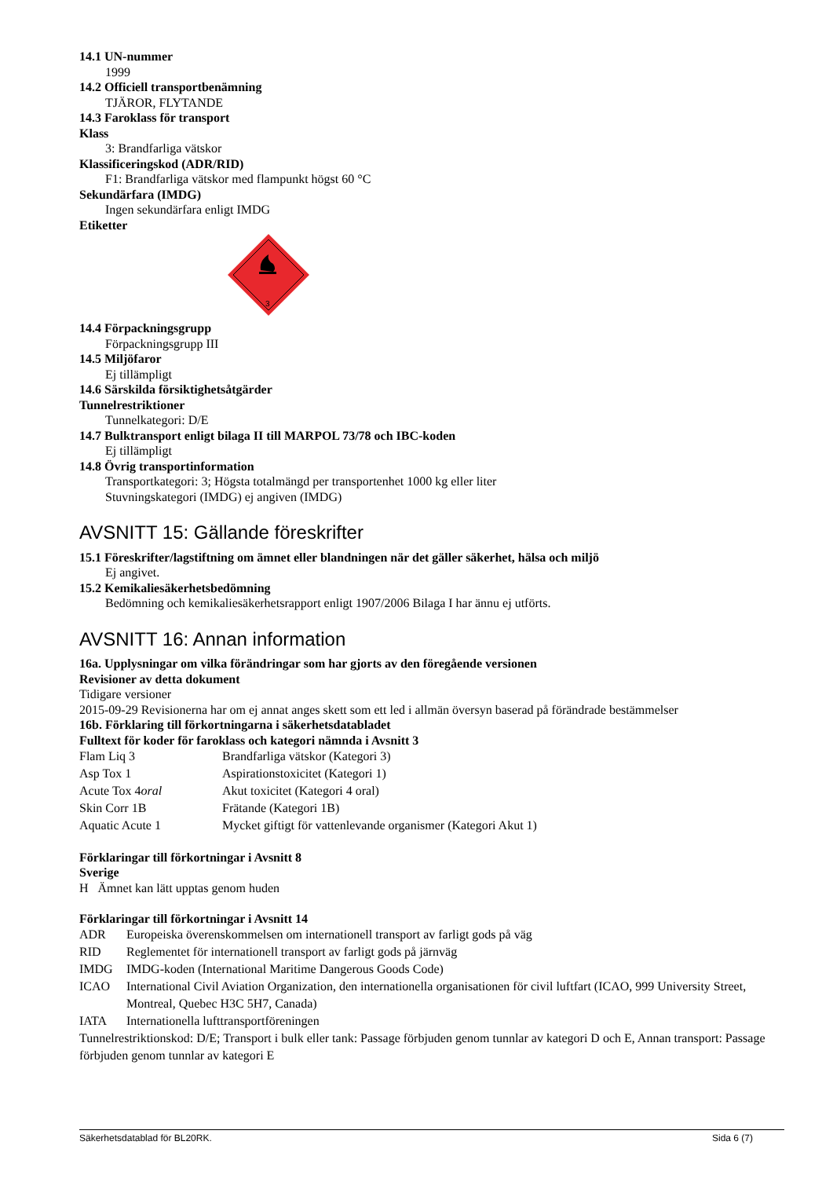14.1 UN-nummer
1999
14.2 Officiell transportbenämning
TJÄROR, FLYTANDE
14.3 Faroklass för transport
Klass
3: Brandfarliga vätskor
Klassificeringskod (ADR/RID)
F1: Brandfarliga vätskor med flampunkt högst 60 °C
Sekundärfara (IMDG)
Ingen sekundärfara enligt IMDG
Etiketter
3
14.4 Förpackningsgrupp
Förpackningsgrupp III
14.5 Miljöfaror
Ej tillämpligt
14.6 Särskilda försiktighetsåtgärder
Tunnelrestriktioner
Tunnelkategori: D/E
14.7 Bulktransport enligt bilaga II till MARPOL 73/78 och IBC-koden
Ej tillämpligt
14.8 Övrig transportinformation
Transportkategori: 3; Högsta totalmängd per transportenhet 1000 kg eller liter
Stuvningskategori (IMDG) ej angiven (IMDG)
AVSNITT 15: Gällande föreskrifter
15.1 Föreskrifter/lagstiftning om ämnet eller blandningen när det gäller säkerhet, hälsa och miljö
Ej angivet.
15.2 Kemikaliesäkerhetsbedömning
Bedömning och kemikaliesäkerhetsrapport enligt 1907/2006 Bilaga I har ännu ej utförts.
AVSNITT 16: Annan information
16a. Upplysningar om vilka förändringar som har gjorts av den föregående versionen
Revisioner av detta dokument
Tidigare versioner
2015-09-29 Revisionerna har om ej annat anges skett som ett led i allmän översyn baserad på förändrade bestämmelser
16b. Förklaring till förkortningarna i säkerhetsdatabladet
Fulltext för koder för faroklass och kategori nämnda i Avsnitt 3
| Flam Liq 3 | Brandfarliga vätskor (Kategori 3) |
| Asp Tox 1 | Aspirationstoxicitet (Kategori 1) |
| Acute Tox 4 oral | Akut toxicitet (Kategori 4 oral) |
| Skin Corr 1B | Frätande (Kategori 1B) |
| Aquatic Acute 1 | Mycket giftigt för vattenlevande organismer (Kategori Akut 1) |
Förklaringar till förkortningar i Avsnitt 8
Sverige
H Ämnet kan lätt upptas genom huden
Förklaringar till förkortningar i Avsnitt 14
| ADR | Europeiska överenskommelsen om internationell transport av farligt gods på väg |
| RID | Reglementet för internationell transport av farligt gods på järnväg |
| IMDG | IMDG-koden (International Maritime Dangerous Goods Code) |
| ICAO | International Civil Aviation Organization, den internationella organisationen för civil luftfart (ICAO, 999 University Street, Montreal, Quebec H3C 5H7, Canada) |
| IATA | Internationella lufttransportföreningen |
Tunnelrestriktionskod: D/E; Transport i bulk eller tank: Passage förbjuden genom tunnlar av kategori D och E, Annan transport: Passage förbjuden genom tunnlar av kategori E
Säkerhetsdatablad för BL20RK. Sida 6 (7)